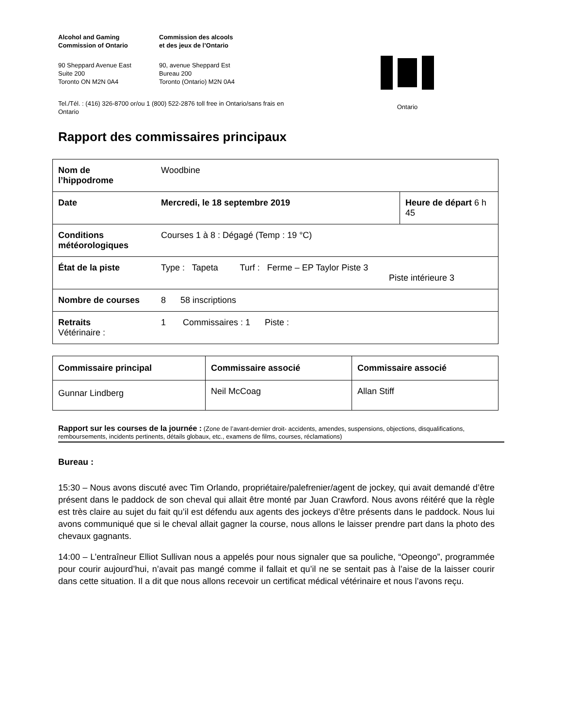Alcohol and Gaming
Commission of Ontario
Commission des alcools
et des jeux de l’Ontario
90 Sheppard Avenue East
Suite 200
Toronto ON M2N 0A4
90, avenue Sheppard Est
Bureau 200
Toronto (Ontario) M2N 0A4
Ontario
Tel./Tél. : (416) 326-8700 or/ou 1 (800) 522-2876 toll free in Ontario/sans frais en
Ontario
Rapport des commissaires principaux
| Nom de l’hippodrome | Woodbine | |
| Date | Mercredi, le 18 septembre 2019 | Heure de départ 6 h 45 |
| Conditions météorologiques | Courses 1 à 8 : Dégagé (Temp : 19 °C) | |
| État de la piste | Type : Tapeta Turf : Ferme – EP Taylor Piste 3 Piste intérieure 3 | |
| Nombre de courses | 8 58 inscriptions | |
| Retraits Vétérinaire : | 1 Commissaires : 1 Piste : | |
| Commissaire principal | Commissaire associé | Commissaire associé |
| --- | --- | --- |
| Gunnar Lindberg | Neil McCoag | Allan Stiff |
Rapport sur les courses de la journée : (Zone de l’avant-dernier droit- accidents, amendes, suspensions, objections, disqualifications, remboursements, incidents pertinents, détails globaux, etc., examens de films, courses, réclamations)
Bureau :
15:30 – Nous avons discuté avec Tim Orlando, propriétaire/palefrenier/agent de jockey, qui avait demandé d’être présent dans le paddock de son cheval qui allait être monté par Juan Crawford. Nous avons réitéré que la règle est très claire au sujet du fait qu’il est défendu aux agents des jockeys d’être présents dans le paddock. Nous lui avons communiqué que si le cheval allait gagner la course, nous allons le laisser prendre part dans la photo des chevaux gagnants.
14:00 – L’entraîneur Elliot Sullivan nous a appelés pour nous signaler que sa pouliche, “Opeongo”, programmée pour courir aujourd’hui, n’avait pas mangé comme il fallait et qu’il ne se sentait pas à l’aise de la laisser courir dans cette situation. Il a dit que nous allons recevoir un certificat médical vétérinaire et nous l’avons reçu.